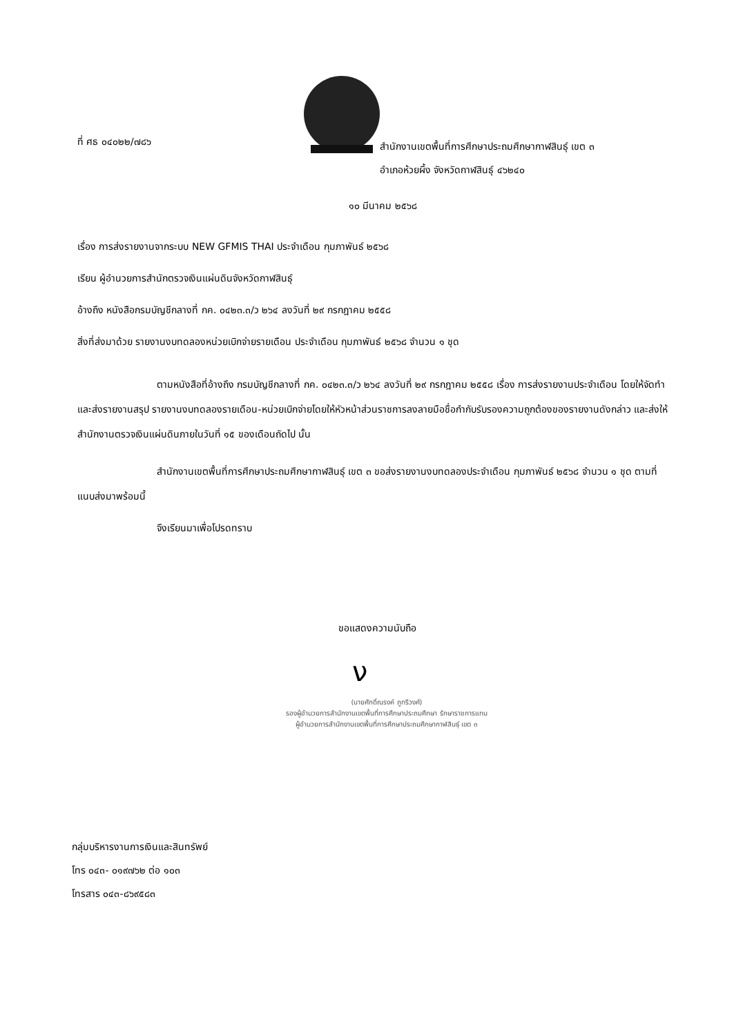ที่ ศธ ๐๔๐๒๒/๗๘๖
สำนักงานเขตพื้นที่การศึกษาประถมศึกษากาฬสินธุ์ เขต ๓
อำเภอห้วยผึ้ง จังหวัดกาฬสินธุ์ ๔๖๒๔๐
๑๐ มีนาคม ๒๕๖๘
เรื่อง การส่งรายงานจากระบบ NEW GFMIS THAI ประจำเดือน กุมภาพันธ์ ๒๕๖๘
เรียน ผู้อำนวยการสำนักตรวจเงินแผ่นดินจังหวัดกาฬสินธุ์
อ้างถึง หนังสือกรมบัญชีกลางที่ กค. ๐๔๒๓.๓/ว ๒๖๔ ลงวันที่ ๒๙ กรกฎาคม ๒๕๕๘
สิ่งที่ส่งมาด้วย รายงานงบทดลองหน่วยเบิกจ่ายรายเดือน ประจำเดือน กุมภาพันธ์ ๒๕๖๘ จำนวน ๑ ชุด
ตามหนังสือที่อ้างถึง กรมบัญชีกลางที่ กค. ๐๔๒๓.๓/ว ๒๖๔ ลงวันที่ ๒๙ กรกฎาคม ๒๕๕๘ เรื่อง การส่งรายงานประจำเดือน โดยให้จัดทำและส่งรายงานสรุป รายงานงบทดลองรายเดือน-หน่วยเบิกจ่ายโดยให้หัวหน้าส่วนราชการลงลายมือชื่อกำกับรับรองความถูกต้องของรายงานดังกล่าว และส่งให้สำนักงานตรวจเงินแผ่นดินภายในวันที่ ๑๕ ของเดือนถัดไป นั้น
สำนักงานเขตพื้นที่การศึกษาประถมศึกษากาฬสินธุ์ เขต ๓ ขอส่งรายงานงบทดลองประจำเดือน กุมภาพันธ์ ๒๕๖๘ จำนวน ๑ ชุด ตามที่แนบส่งมาพร้อมนี้
จึงเรียนมาเพื่อโปรดทราบ
ขอแสดงความนับถือ
ν
(นายศักดิ์ณรงค์ ภูทรีวงศ์)
รองผู้อำนวยการสำนักงานเขตพื้นที่การศึกษาประถมศึกษา รักษาราชการแทน
ผู้อำนวยการสำนักงานเขตพื้นที่การศึกษาประถมศึกษากาฬสินธุ์ เขต ๓
กลุ่มบริหารงานการเงินและสินทรัพย์
โทร ๐๔๓- ๐๑๙๗๖๒ ต่อ ๑๐๓
โทรสาร ๐๔๓-๘๖๙๕๘๓